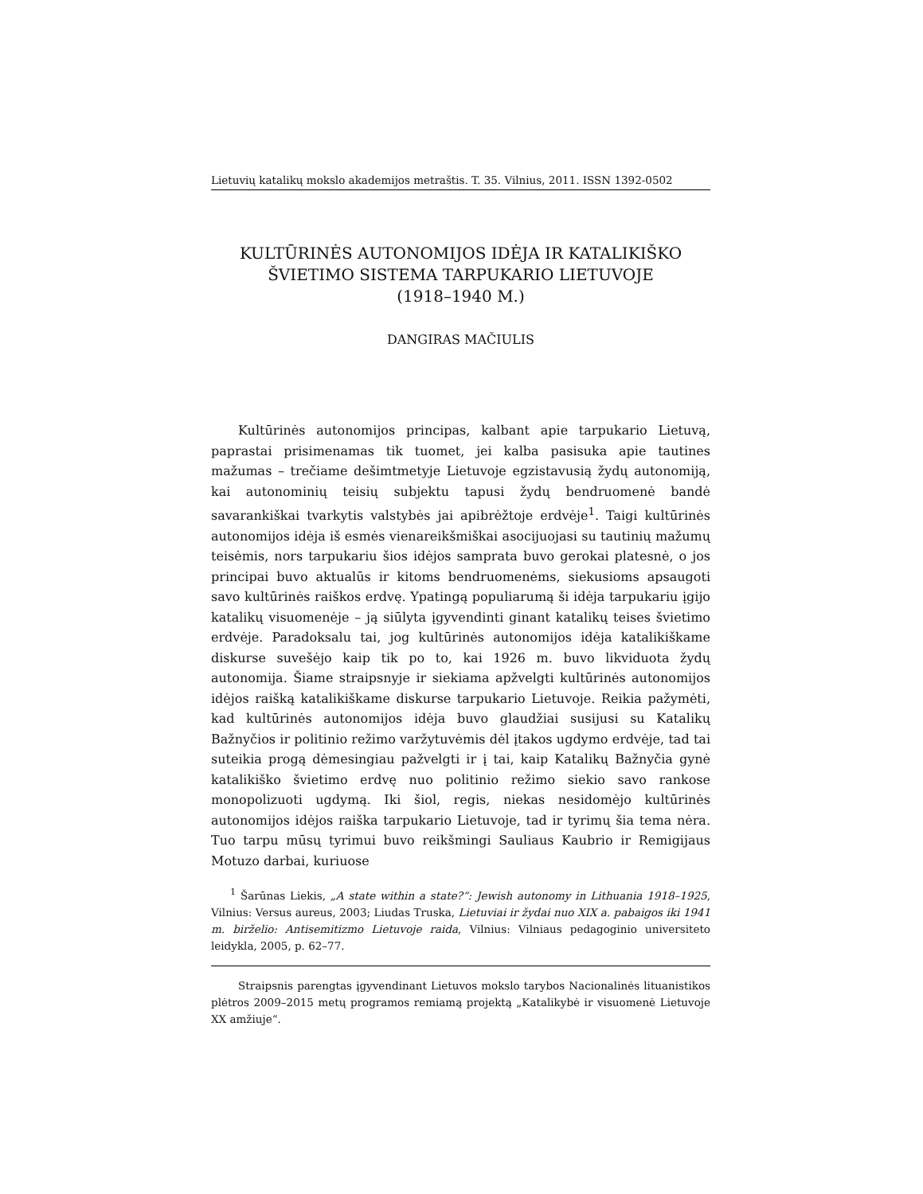Lietuvių katalikų mokslo akademijos metraštis. T. 35. Vilnius, 2011. ISSN 1392-0502
KULTŪRINĖS AUTONOMIJOS IDĖJA IR KATALIKIŠKO
ŠVIETIMO SISTEMA TARPUKARIO LIETUVOJE
(1918–1940 M.)
DANGIRAS MAČIULIS
Kultūrinės autonomijos principas, kalbant apie tarpukario Lietuvą, paprastai prisimenamas tik tuomet, jei kalba pasisuka apie tautines mažumas – trečiame dešimtmetyje Lietuvoje egzistavusią žydų autonomiją, kai autonominių teisių subjektu tapusi žydų bendruomenė bandė savarankiškai tvarkytis valstybės jai apibrėžtoje erdvėje<sup>1</sup>. Taigi kultūrinės autonomijos idėja iš esmės vienareikšmiškai asocijuojasi su tautinių mažumų teisėmis, nors tarpukariu šios idėjos samprata buvo gerokai platesnė, o jos principai buvo aktualūs ir kitoms bendruomenėms, siekusioms apsaugoti savo kultūrinės raiškos erdvę. Ypatingą populiarumą ši idėja tarpukariu įgijo katalikų visuomenėje – ją siūlyta įgyvendinti ginant katalikų teises švietimo erdvėje. Paradoksalu tai, jog kultūrinės autonomijos idėja katalikiškame diskurse suvešėjo kaip tik po to, kai 1926 m. buvo likviduota žydų autonomija. Šiame straipsnyje ir siekiama apžvelgti kultūrinės autonomijos idėjos raišką katalikiškame diskurse tarpukario Lietuvoje. Reikia pažymėti, kad kultūrinės autonomijos idėja buvo glaudžiai susijusi su Katalikų Bažnyčios ir politinio režimo varžytuvėmis dėl įtakos ugdymo erdvėje, tad tai suteikia progą dėmesingiau pažvelgti ir į tai, kaip Katalikų Bažnyčia gynė katalikiško švietimo erdvę nuo politinio režimo siekio savo rankose monopolizuoti ugdymą. Iki šiol, regis, niekas nesidomėjo kultūrinės autonomijos idėjos raiška tarpukario Lietuvoje, tad ir tyrimų šia tema nėra. Tuo tarpu mūsų tyrimui buvo reikšmingi Sauliaus Kaubrio ir Remigijaus Motuzo darbai, kuriuose
<sup>1</sup> Šarūnas Liekis, „A state within a state?“: Jewish autonomy in Lithuania 1918–1925, Vilnius: Versus aureus, 2003; Liudas Truska, Lietuviai ir žydai nuo XIX a. pabaigos iki 1941 m. birželio: Antisemitizmo Lietuvoje raida, Vilnius: Vilniaus pedagoginio universiteto leidykla, 2005, p. 62–77.
Straipsnis parengtas įgyvendinant Lietuvos mokslo tarybos Nacionalinės lituanistikos plėtros 2009–2015 metų programos remiamą projektą „Katalikybė ir visuomenė Lietuvoje XX amžiuje“.